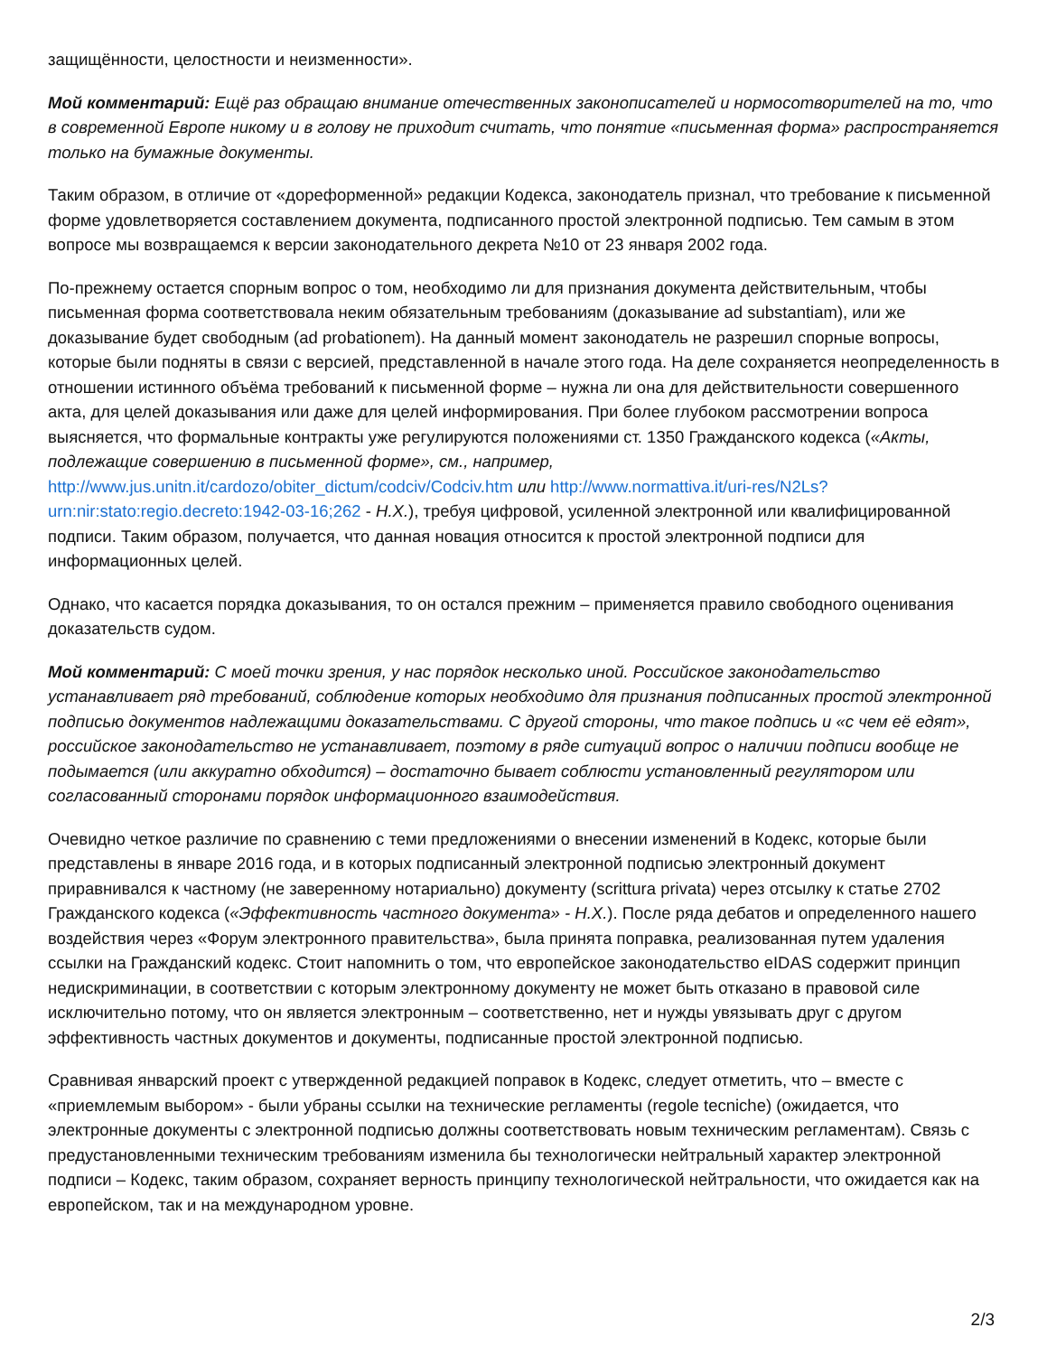защищённости, целостности и неизменности».
Мой комментарий: Ещё раз обращаю внимание отечественных законописателей и нормосотворителей на то, что в современной Европе никому и в голову не приходит считать, что понятие «письменная форма» распространяется только на бумажные документы.
Таким образом, в отличие от «дореформенной» редакции Кодекса, законодатель признал, что требование к письменной форме удовлетворяется составлением документа, подписанного простой электронной подписью. Тем самым в этом вопросе мы возвращаемся к версии законодательного декрета №10 от 23 января 2002 года.
По-прежнему остается спорным вопрос о том, необходимо ли для признания документа действительным, чтобы письменная форма соответствовала неким обязательным требованиям (доказывание ad substantiam), или же доказывание будет свободным (ad probationem). На данный момент законодатель не разрешил спорные вопросы, которые были подняты в связи с версией, представленной в начале этого года. На деле сохраняется неопределенность в отношении истинного объёма требований к письменной форме – нужна ли она для действительности совершенного акта, для целей доказывания или даже для целей информирования. При более глубоком рассмотрении вопроса выясняется, что формальные контракты уже регулируются положениями ст. 1350 Гражданского кодекса («Акты, подлежащие совершению в письменной форме», см., например, http://www.jus.unitn.it/cardozo/obiter_dictum/codciv/Codciv.htm или http://www.normattiva.it/uri-res/N2Ls?urn:nir:stato:regio.decreto:1942-03-16;262 - Н.Х.), требуя цифровой, усиленной электронной или квалифицированной подписи. Таким образом, получается, что данная новация относится к простой электронной подписи для информационных целей.
Однако, что касается порядка доказывания, то он остался прежним – применяется правило свободного оценивания доказательств судом.
Мой комментарий: С моей точки зрения, у нас порядок несколько иной. Российское законодательство устанавливает ряд требований, соблюдение которых необходимо для признания подписанных простой электронной подписью документов надлежащими доказательствами. С другой стороны, что такое подпись и «с чем её едят», российское законодательство не устанавливает, поэтому в ряде ситуаций вопрос о наличии подписи вообще не подымается (или аккуратно обходится) – достаточно бывает соблюсти установленный регулятором или согласованный сторонами порядок информационного взаимодействия.
Очевидно четкое различие по сравнению с теми предложениями о внесении изменений в Кодекс, которые были представлены в январе 2016 года, и в которых подписанный электронной подписью электронный документ приравнивался к частному (не заверенному нотариально) документу (scrittura privata) через отсылку к статье 2702 Гражданского кодекса («Эффективность частного документа» - Н.Х.). После ряда дебатов и определенного нашего воздействия через «Форум электронного правительства», была принята поправка, реализованная путем удаления ссылки на Гражданский кодекс. Стоит напомнить о том, что европейское законодательство eIDAS содержит принцип недискриминации, в соответствии с которым электронному документу не может быть отказано в правовой силе исключительно потому, что он является электронным – соответственно, нет и нужды увязывать друг с другом эффективность частных документов и документы, подписанные простой электронной подписью.
Сравнивая январский проект с утвержденной редакцией поправок в Кодекс, следует отметить, что – вместе с «приемлемым выбором» - были убраны ссылки на технические регламенты (regole tecniche) (ожидается, что электронные документы с электронной подписью должны соответствовать новым техническим регламентам). Связь с предустановленными техническим требованиям изменила бы технологически нейтральный характер электронной подписи – Кодекс, таким образом, сохраняет верность принципу технологической нейтральности, что ожидается как на европейском, так и на международном уровне.
2/3